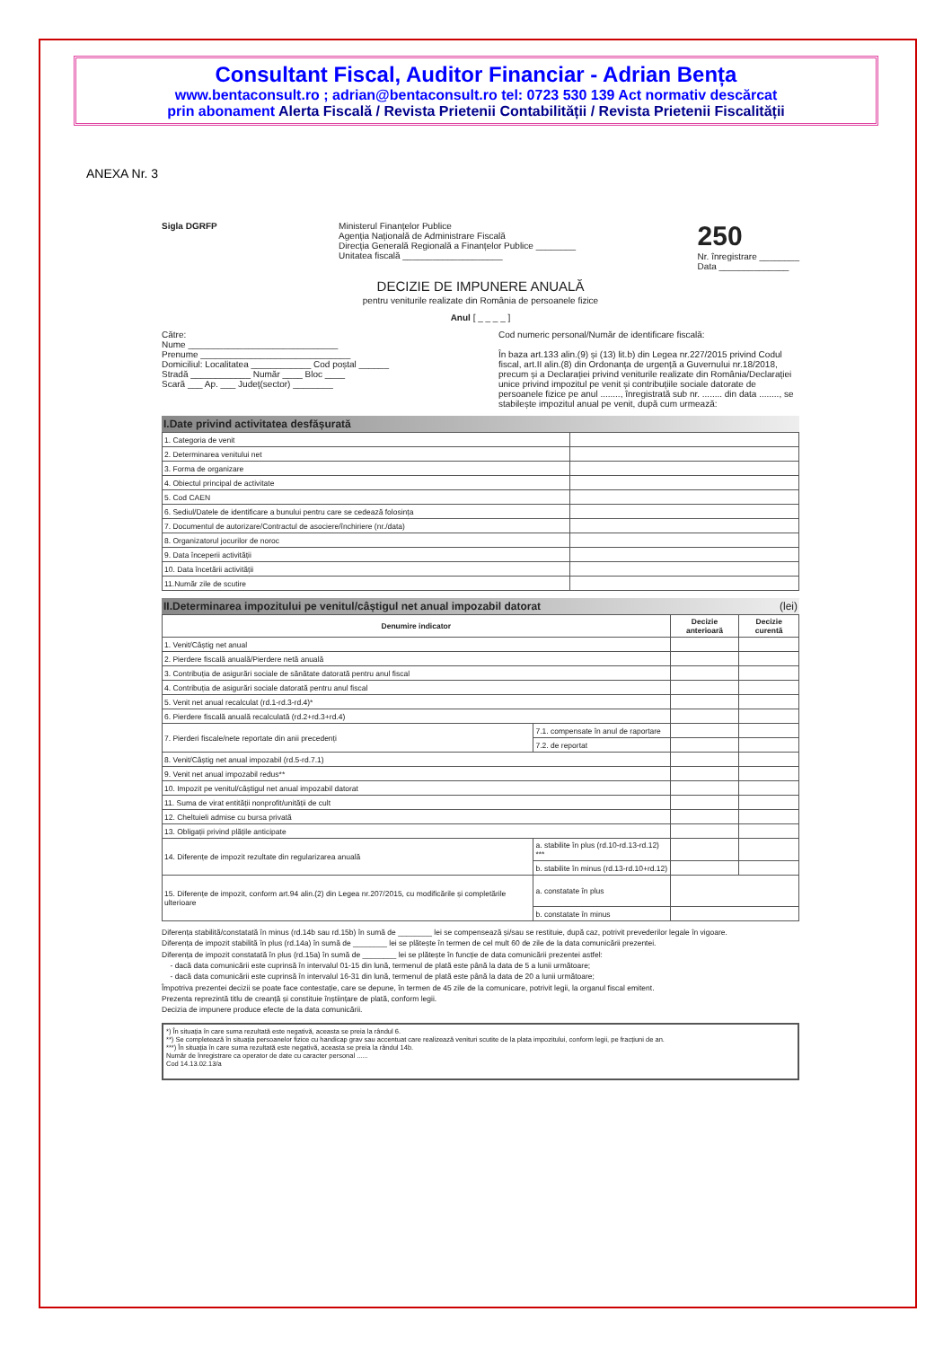Consultant Fiscal, Auditor Financiar - Adrian Bența
www.bentaconsult.ro ; adrian@bentaconsult.ro tel: 0723 530 139 Act normativ descărcat
prin abonament Alerta Fiscală / Revista Prietenii Contabilității / Revista Prietenii Fiscalității
ANEXA Nr. 3
Sigla DGRFP Ministerul Finanțelor Publice
Agenția Națională de Administrare Fiscală
Direcția Generală Regională a Finanțelor Publice ________
Unitatea fiscală ____________________
250
Nr. înregistrare ________
Data ______________
DECIZIE DE IMPUNERE ANUALĂ
pentru veniturile realizate din România de persoanele fizice
Anul [ _ _ _ _ ]
Către:
Nume ______________________________
Prenume ______________________________
Domiciliul: Localitatea ____________ Cod poștal ______
Stradă ____________ Număr ____ Bloc ____
Scară ___ Ap. ___ Județ(sector) ________
Cod numeric personal/Număr de identificare fiscală:
În baza art.133 alin.(9) și (13) lit.b) din Legea nr.227/2015 privind Codul fiscal, art.II alin.(8) din Ordonanța de urgență a Guvernului nr.18/2018, precum și a Declarației privind veniturile realizate din România/Declarației unice privind impozitul pe venit și contribuțiile sociale datorate de persoanele fizice pe anul ........, înregistrată sub nr. ........ din data ........, se stabilește impozitul anual pe venit, după cum urmează:
I.Date privind activitatea desfășurată
| 1. Categoria de venit | |
| 2. Determinarea venitului net | |
| 3. Forma de organizare | |
| 4. Obiectul principal de activitate | |
| 5. Cod CAEN | |
| 6. Sediul/Datele de identificare a bunului pentru care se cedează folosința | |
| 7. Documentul de autorizare/Contractul de asociere/închiriere (nr./data) | |
| 8. Organizatorul jocurilor de noroc | |
| 9. Data începerii activității | |
| 10. Data încetării activității | |
| 11.Număr zile de scutire | |
II.Determinarea impozitului pe venitul/câștigul net anual impozabil datorat (lei)
| Denumire indicator | | Decizie anterioară | Decizie curentă |
| --- | --- | --- | --- |
| 1. Venit/Câștig net anual | | | |
| 2. Pierdere fiscală anuală/Pierdere netă anuală | | | |
| 3. Contribuția de asigurări sociale de sănătate datorată pentru anul fiscal | | | |
| 4. Contribuția de asigurări sociale datorată pentru anul fiscal | | | |
| 5. Venit net anual recalculat (rd.1-rd.3-rd.4)* | | | |
| 6. Pierdere fiscală anuală recalculată (rd.2+rd.3+rd.4) | | | |
| 7. Pierderi fiscale/nete reportate din anii precedenți | 7.1. compensate în anul de raportare | | |
| | 7.2. de reportat | | |
| 8. Venit/Câștig net anual impozabil (rd.5-rd.7.1) | | | |
| 9. Venit net anual impozabil redus** | | | |
| 10. Impozit pe venitul/câștigul net anual impozabil datorat | | | |
| 11. Suma de virat entității nonprofit/unității de cult | | | |
| 12. Cheltuieli admise cu bursa privată | | | |
| 13. Obligații privind plățile anticipate | | | |
| 14. Diferențe de impozit rezultate din regularizarea anuală | a. stabilite în plus (rd.10-rd.13-rd.12) *** | | |
| | b. stabilite în minus (rd.13-rd.10+rd.12) | | |
| 15. Diferențe de impozit, conform art.94 alin.(2) din Legea nr.207/2015, cu modificările și completările ulterioare | a. constatate în plus | | |
| | b. constatate în minus | | |
Diferența stabilită/constatată în minus (rd.14b sau rd.15b) în sumă de ________ lei se compensează și/sau se restituie, după caz, potrivit prevederilor legale în vigoare.
Diferența de impozit stabilită în plus (rd.14a) în sumă de ________ lei se plătește în termen de cel mult 60 de zile de la data comunicării prezentei.
Diferența de impozit constatată în plus (rd.15a) în sumă de ________ lei se plătește în funcție de data comunicării prezentei astfel:
- dacă data comunicării este cuprinsă în intervalul 01-15 din lună, termenul de plată este până la data de 5 a lunii următoare;
- dacă data comunicării este cuprinsă în intervalul 16-31 din lună, termenul de plată este până la data de 20 a lunii următoare;
Împotriva prezentei decizii se poate face contestație, care se depune, în termen de 45 zile de la comunicare, potrivit legii, la organul fiscal emitent.
Prezenta reprezintă titlu de creanță și constituie înștiințare de plată, conform legii.
Decizia de impunere produce efecte de la data comunicării.
*) În situația în care suma rezultată este negativă, aceasta se preia la rândul 6.
**) Se completează în situația persoanelor fizice cu handicap grav sau accentuat care realizează venituri scutite de la plata impozitului, conform legii, pe fracțiuni de an.
***) În situația în care suma rezultată este negativă, aceasta se preia la rândul 14b.
Număr de înregistrare ca operator de date cu caracter personal ......
Cod 14.13.02.13/a